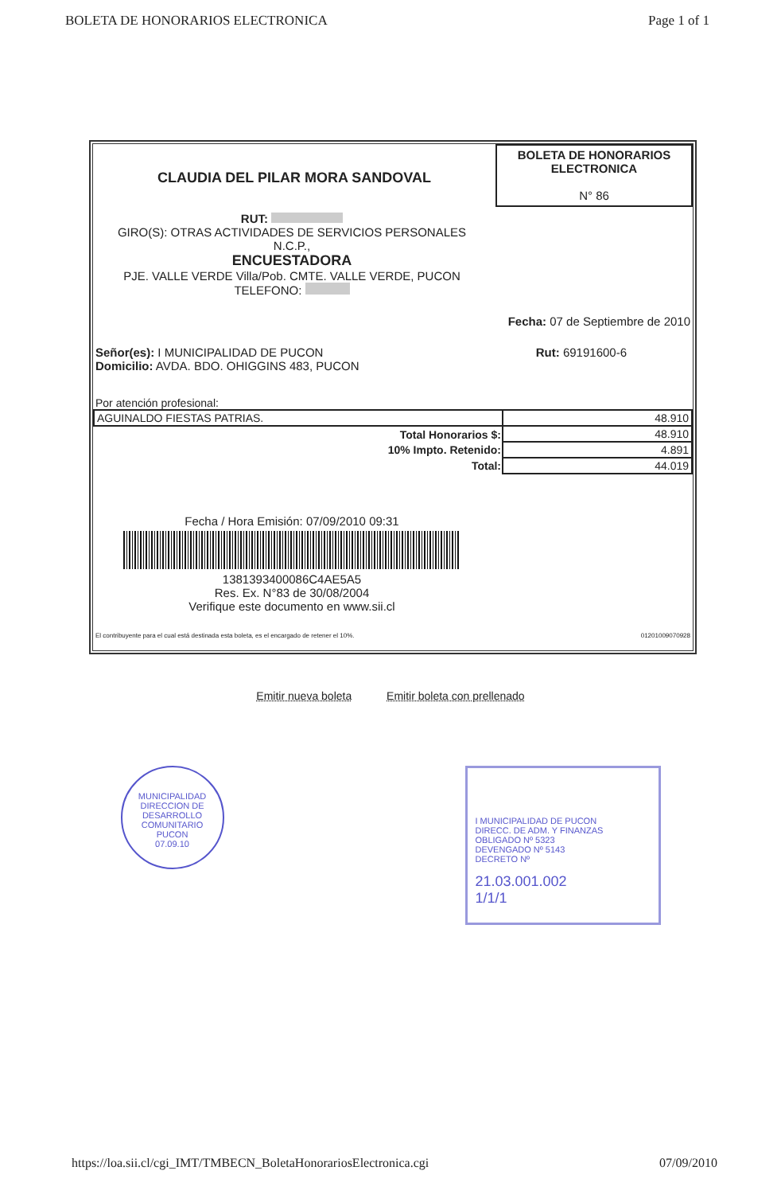BOLETA DE HONORARIOS ELECTRONICA Page 1 of 1
CLAUDIA DEL PILAR MORA SANDOVAL
BOLETA DE HONORARIOS
ELECTRONICA
N° 86
RUT:
GIRO(S): OTRAS ACTIVIDADES DE SERVICIOS PERSONALES
N.C.P.,
ENCUESTADORA
PJE. VALLE VERDE Villa/Pob. CMTE. VALLE VERDE, PUCON
TELEFONO:
Fecha: 07 de Septiembre de 2010
Señor(es): I MUNICIPALIDAD DE PUCON
Domicilio: AVDA. BDO. OHIGGINS 483, PUCON Rut: 69191600-6
Por atención profesional:
| AGUINALDO FIESTAS PATRIAS. | 48.910 |
| Total Honorarios $: | 48.910 |
| 10% Impto. Retenido: | 4.891 |
| Total: | 44.019 |
Fecha / Hora Emisión: 07/09/2010 09:31
1381393400086C4AE5A5
Res. Ex. N°83 de 30/08/2004
Verifique este documento en www.sii.cl
El contribuyente para el cual está destinada esta boleta, es el encargado de retener el 10%. 01201009070928
Emitir nueva boleta Emitir boleta con prellenado
MUNICIPALIDAD
DIRECCION DE DESARROLLO COMUNITARIO
PUCON
07.09.10
I MUNICIPALIDAD DE PUCON
DIRECC. DE ADM. Y FINANZAS
OBLIGADO Nº 5323
DEVENGADO Nº 5143
DECRETO Nº
21.03.001.002
1/1/1
https://loa.sii.cl/cgi_IMT/TMBECN_BoletaHonorariosElectronica.cgi 07/09/2010